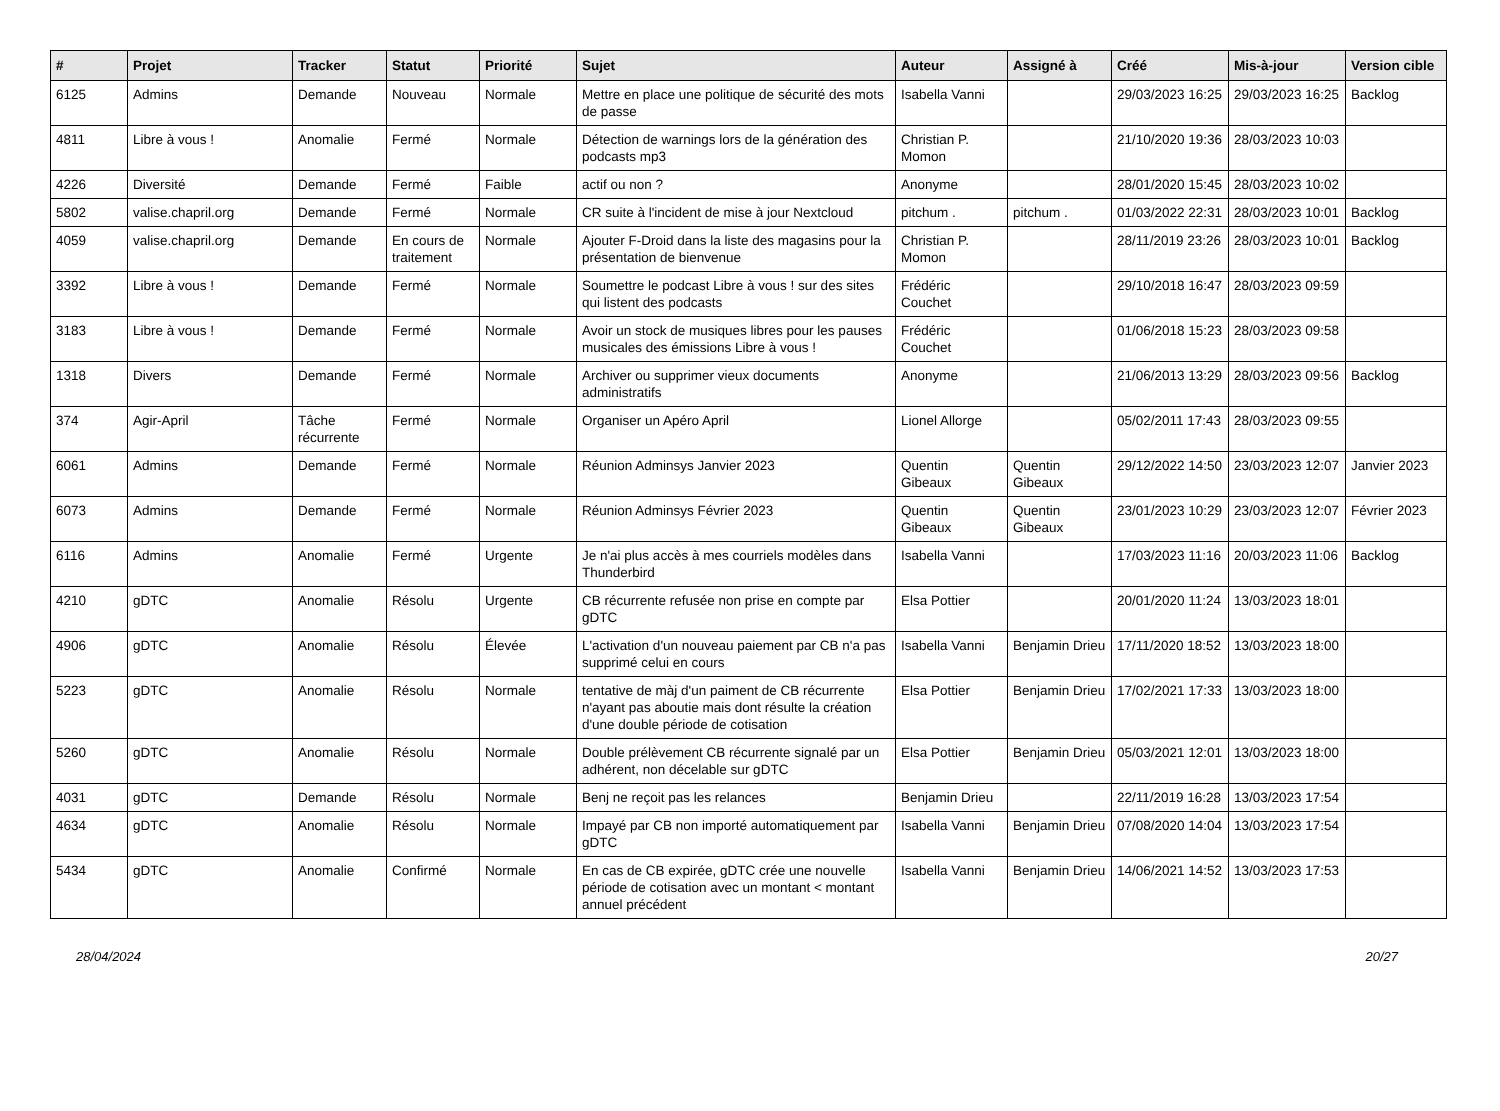| # | Projet | Tracker | Statut | Priorité | Sujet | Auteur | Assigné à | Créé | Mis-à-jour | Version cible |
| --- | --- | --- | --- | --- | --- | --- | --- | --- | --- | --- |
| 6125 | Admins | Demande | Nouveau | Normale | Mettre en place une politique de sécurité des mots de passe | Isabella Vanni | | 29/03/2023 16:25 | 29/03/2023 16:25 | Backlog |
| 4811 | Libre à vous ! | Anomalie | Fermé | Normale | Détection de warnings lors de la génération des podcasts mp3 | Christian P. Momon | | 21/10/2020 19:36 | 28/03/2023 10:03 | |
| 4226 | Diversité | Demande | Fermé | Faible | actif ou non ? | Anonyme | | 28/01/2020 15:45 | 28/03/2023 10:02 | |
| 5802 | valise.chapril.org | Demande | Fermé | Normale | CR suite à l'incident de mise à jour Nextcloud | pitchum . | pitchum . | 01/03/2022 22:31 | 28/03/2023 10:01 | Backlog |
| 4059 | valise.chapril.org | Demande | En cours de traitement | Normale | Ajouter F-Droid dans la liste des magasins pour la présentation de bienvenue | Christian P. Momon | | 28/11/2019 23:26 | 28/03/2023 10:01 | Backlog |
| 3392 | Libre à vous ! | Demande | Fermé | Normale | Soumettre le podcast Libre à vous ! sur des sites qui listent des podcasts | Frédéric Couchet | | 29/10/2018 16:47 | 28/03/2023 09:59 | |
| 3183 | Libre à vous ! | Demande | Fermé | Normale | Avoir un stock de musiques libres pour les pauses musicales des émissions Libre à vous ! | Frédéric Couchet | | 01/06/2018 15:23 | 28/03/2023 09:58 | |
| 1318 | Divers | Demande | Fermé | Normale | Archiver ou supprimer vieux documents administratifs | Anonyme | | 21/06/2013 13:29 | 28/03/2023 09:56 | Backlog |
| 374 | Agir-April | Tâche récurrente | Fermé | Normale | Organiser un Apéro April | Lionel Allorge | | 05/02/2011 17:43 | 28/03/2023 09:55 | |
| 6061 | Admins | Demande | Fermé | Normale | Réunion Adminsys Janvier 2023 | Quentin Gibeaux | Quentin Gibeaux | 29/12/2022 14:50 | 23/03/2023 12:07 | Janvier 2023 |
| 6073 | Admins | Demande | Fermé | Normale | Réunion Adminsys Février 2023 | Quentin Gibeaux | Quentin Gibeaux | 23/01/2023 10:29 | 23/03/2023 12:07 | Février 2023 |
| 6116 | Admins | Anomalie | Fermé | Urgente | Je n'ai plus accès à mes courriels modèles dans Thunderbird | Isabella Vanni | | 17/03/2023 11:16 | 20/03/2023 11:06 | Backlog |
| 4210 | gDTC | Anomalie | Résolu | Urgente | CB récurrente refusée non prise en compte par gDTC | Elsa Pottier | | 20/01/2020 11:24 | 13/03/2023 18:01 | |
| 4906 | gDTC | Anomalie | Résolu | Élevée | L'activation d'un nouveau paiement par CB n'a pas supprimé celui en cours | Isabella Vanni | Benjamin Drieu | 17/11/2020 18:52 | 13/03/2023 18:00 | |
| 5223 | gDTC | Anomalie | Résolu | Normale | tentative de màj d'un paiment de CB récurrente n'ayant pas aboutie mais dont résulte la création d'une double période de cotisation | Elsa Pottier | Benjamin Drieu | 17/02/2021 17:33 | 13/03/2023 18:00 | |
| 5260 | gDTC | Anomalie | Résolu | Normale | Double prélèvement CB récurrente signalé par un adhérent, non décelable sur gDTC | Elsa Pottier | Benjamin Drieu | 05/03/2021 12:01 | 13/03/2023 18:00 | |
| 4031 | gDTC | Demande | Résolu | Normale | Benj ne reçoit pas les relances | Benjamin Drieu | | 22/11/2019 16:28 | 13/03/2023 17:54 | |
| 4634 | gDTC | Anomalie | Résolu | Normale | Impayé par CB non importé automatiquement par gDTC | Isabella Vanni | Benjamin Drieu | 07/08/2020 14:04 | 13/03/2023 17:54 | |
| 5434 | gDTC | Anomalie | Confirmé | Normale | En cas de CB expirée, gDTC crée une nouvelle période de cotisation avec un montant < montant annuel précédent | Isabella Vanni | Benjamin Drieu | 14/06/2021 14:52 | 13/03/2023 17:53 | |
28/04/2024 20/27